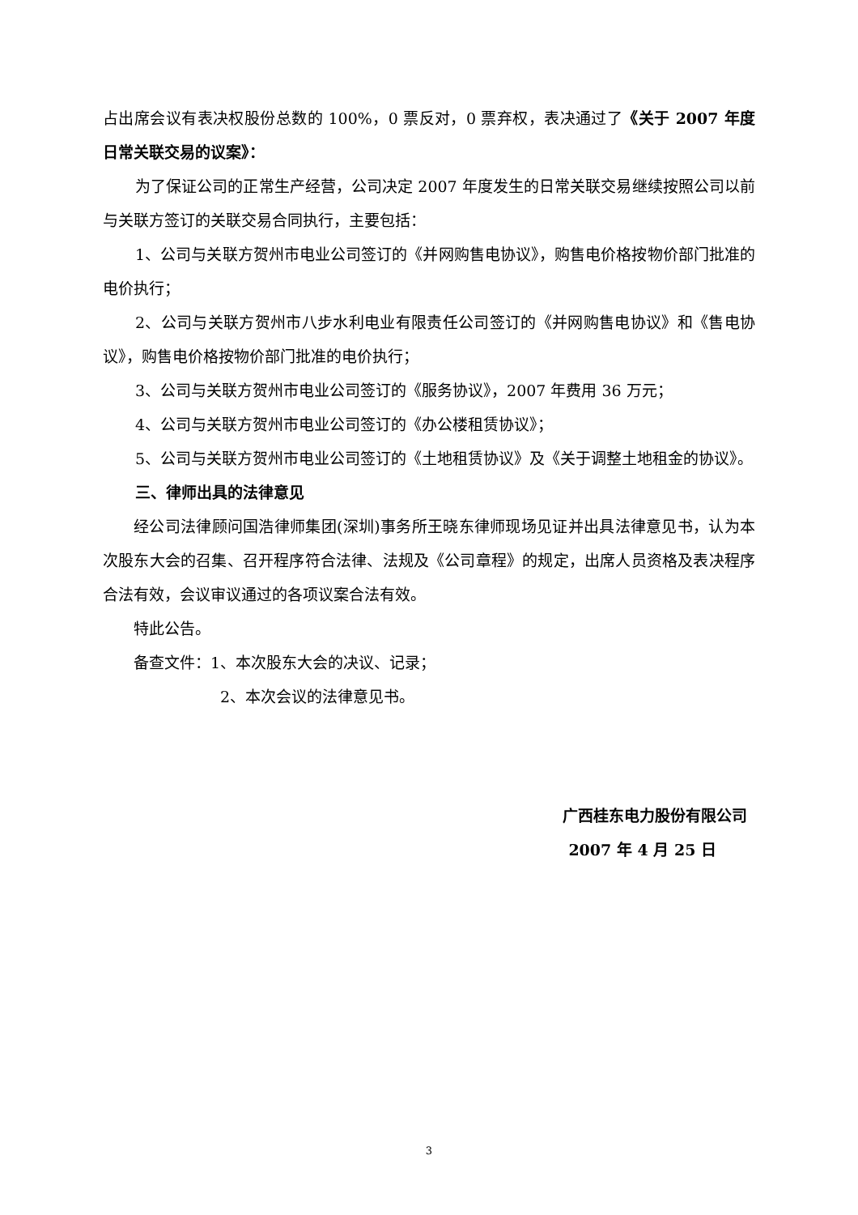占出席会议有表决权股份总数的 100%，0 票反对，0 票弃权，表决通过了《关于 2007 年度日常关联交易的议案》：
为了保证公司的正常生产经营，公司决定 2007 年度发生的日常关联交易继续按照公司以前与关联方签订的关联交易合同执行，主要包括：
1、公司与关联方贺州市电业公司签订的《并网购售电协议》，购售电价格按物价部门批准的电价执行；
2、公司与关联方贺州市八步水利电业有限责任公司签订的《并网购售电协议》和《售电协议》，购售电价格按物价部门批准的电价执行；
3、公司与关联方贺州市电业公司签订的《服务协议》，2007 年费用 36 万元；
4、公司与关联方贺州市电业公司签订的《办公楼租赁协议》；
5、公司与关联方贺州市电业公司签订的《土地租赁协议》及《关于调整土地租金的协议》。
三、律师出具的法律意见
经公司法律顾问国浩律师集团(深圳)事务所王晓东律师现场见证并出具法律意见书，认为本次股东大会的召集、召开程序符合法律、法规及《公司章程》的规定，出席人员资格及表决程序合法有效，会议审议通过的各项议案合法有效。
特此公告。
备查文件：1、本次股东大会的决议、记录；
2、本次会议的法律意见书。
广西桂东电力股份有限公司
2007 年 4 月 25 日
3